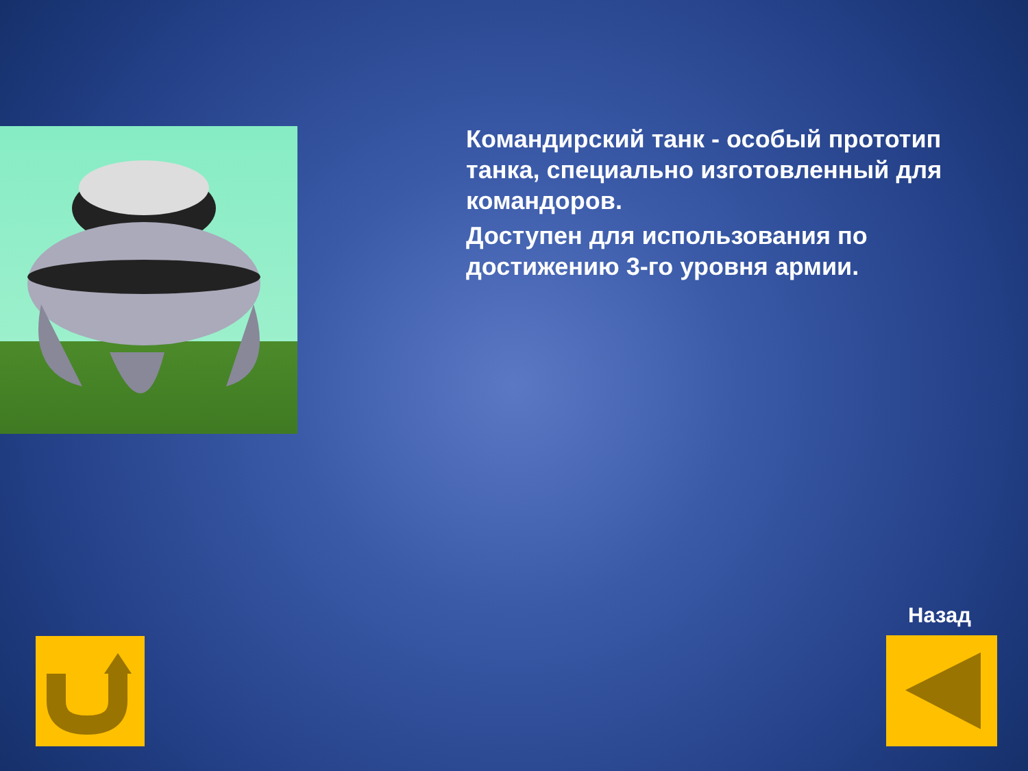Командирский танк - особый прототип танка, специально изготовленный для командоров.
Доступен для использования по достижению 3-го уровня армии.
Назад